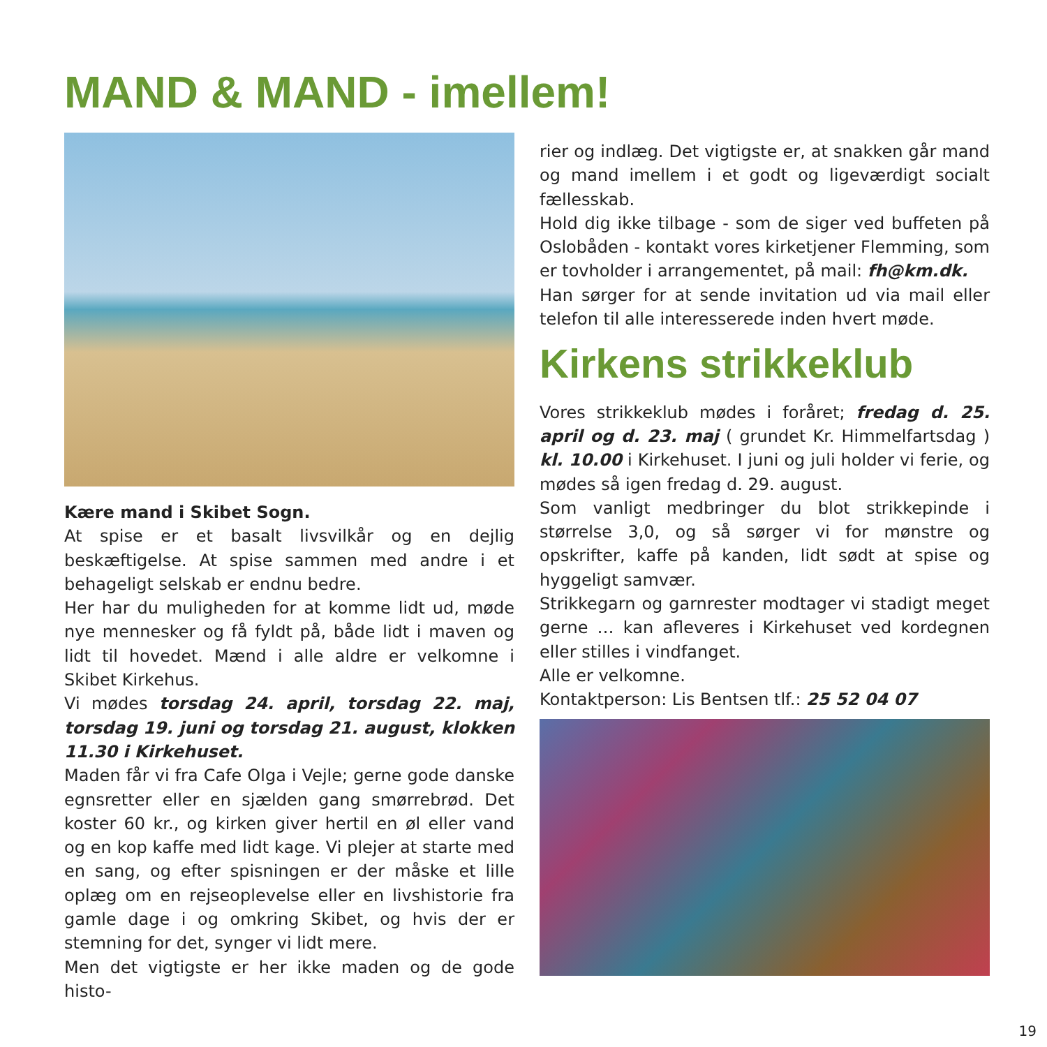MAND & MAND - imellem!
Kære mand i Skibet Sogn.
At spise er et basalt livsvilkår og en dejlig beskæftigelse. At spise sammen med andre i et behageligt selskab er endnu bedre.
Her har du muligheden for at komme lidt ud, møde nye mennesker og få fyldt på, både lidt i maven og lidt til hovedet. Mænd i alle aldre er velkomne i Skibet Kirkehus.
Vi mødes torsdag 24. april, torsdag 22. maj, torsdag 19. juni og torsdag 21. august, klokken 11.30 i Kirkehuset.
Maden får vi fra Cafe Olga i Vejle; gerne gode danske egnsretter eller en sjælden gang smørrebrød. Det koster 60 kr., og kirken giver hertil en øl eller vand og en kop kaffe med lidt kage. Vi plejer at starte med en sang, og efter spisningen er der måske et lille oplæg om en rejseoplevelse eller en livshistorie fra gamle dage i og omkring Skibet, og hvis der er stemning for det, synger vi lidt mere.
Men det vigtigste er her ikke maden og de gode histo-
rier og indlæg. Det vigtigste er, at snakken går mand og mand imellem i et godt og ligeværdigt socialt fællesskab.
Hold dig ikke tilbage - som de siger ved buffeten på Oslobåden - kontakt vores kirketjener Flemming, som er tovholder i arrangementet, på mail: fh@km.dk.
Han sørger for at sende invitation ud via mail eller telefon til alle interesserede inden hvert møde.
Kirkens strikkeklub
Vores strikkeklub mødes i foråret; fredag d. 25. april og d. 23. maj ( grundet Kr. Himmelfartsdag ) kl. 10.00 i Kirkehuset. I juni og juli holder vi ferie, og mødes så igen fredag d. 29. august.
Som vanligt medbringer du blot strikkepinde i størrelse 3,0, og så sørger vi for mønstre og opskrifter, kaffe på kanden, lidt sødt at spise og hyggeligt samvær.
Strikkegarn og garnrester modtager vi stadigt meget gerne … kan afleveres i Kirkehuset ved kordegnen eller stilles i vindfanget.
Alle er velkomne.
Kontaktperson: Lis Bentsen tlf.: 25 52 04 07
19